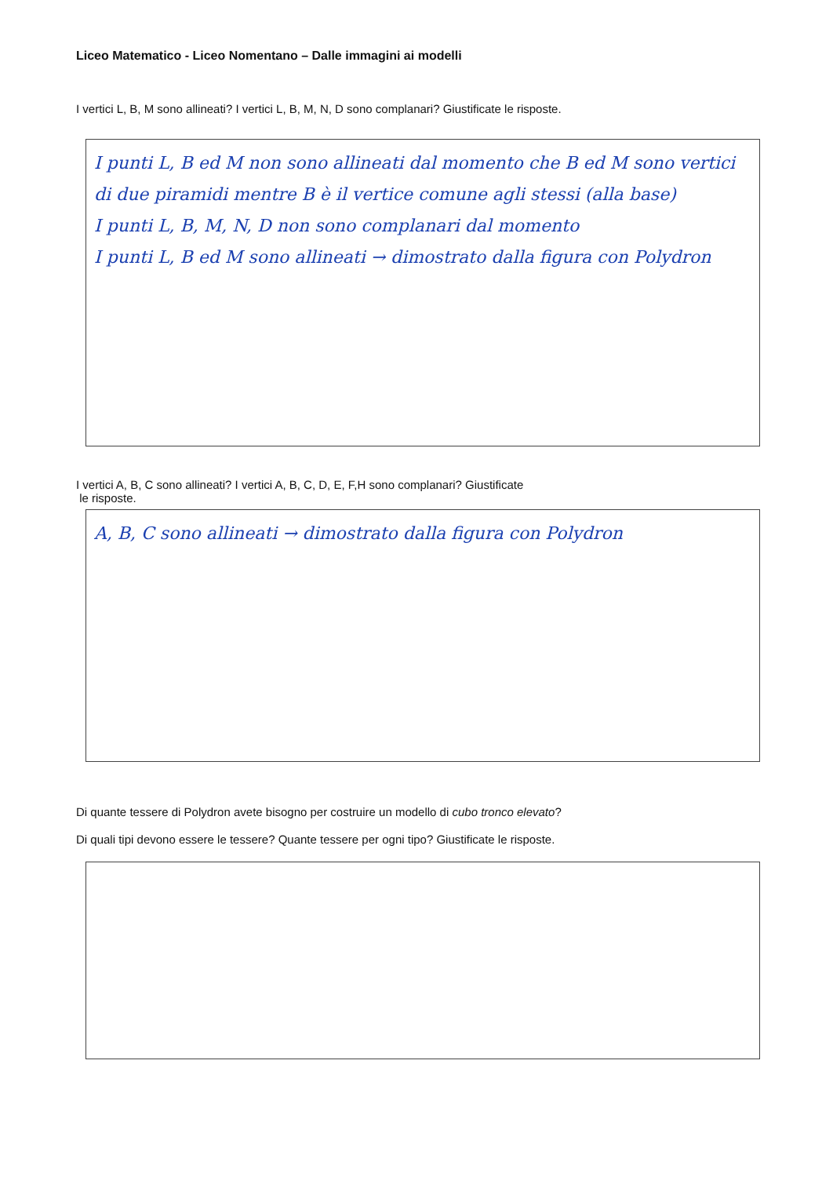Liceo Matematico - Liceo Nomentano – Dalle immagini ai modelli
I vertici L, B, M sono allineati? I vertici L, B, M, N, D sono complanari? Giustificate le risposte.
I punti L, B ed M non sono allineati dal momento che B ed M sono vertici di due piramidi mentre B è il vertice comune agli stessi (alla base)
I punti L, B, M, N, D non sono complanari dal momento
I punti L, B ed M sono allineati → dimostrato dalla figura con Polydron
I vertici A, B, C sono allineati? I vertici A, B, C, D, E, F,H sono complanari? Giustificate
le risposte.
A, B, C sono allineati → dimostrato dalla figura con Polydron
Di quante tessere di Polydron avete bisogno per costruire un modello di cubo tronco elevato?
Di quali tipi devono essere le tessere? Quante tessere per ogni tipo? Giustificate le risposte.